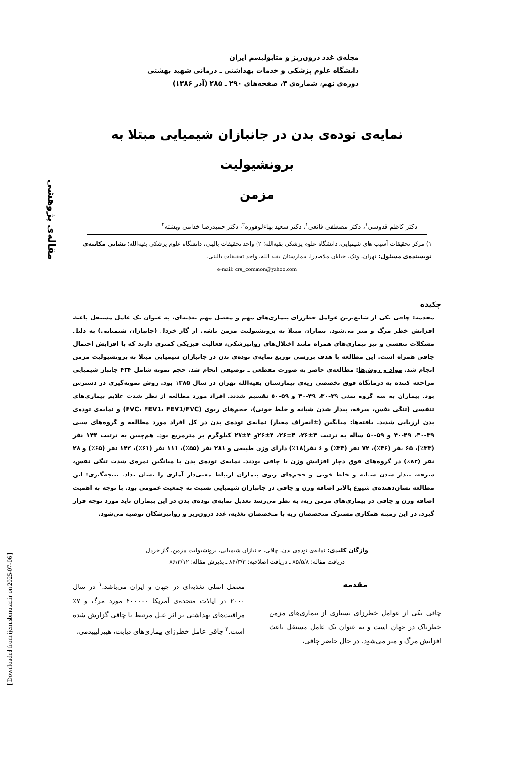مقاله‌ی پژوهشی
[ Downloaded from ijem.sbmu.ac.ir on 2025-07-06 ]
مجله‌ی غدد درون‌ریز و متابولیسم ایران
دانشگاه علوم پزشکی و خدمات بهداشتی ـ درمانی شهید بهشتی
دوره‌ی نهم، شماره‌ی ۳، صفحه‌های ۲۹۰ ـ ۲۸۵ (آذر ۱۳۸۶)
نمایه‌ی توده‌ی بدن در جانبازان شیمیایی مبتلا به برونشیولیت
مزمن
دکتر کاظم قدوسی<sup>۱</sup>، دکتر مصطفی قانعی<sup>۱</sup>، دکتر سعید بهاءلوهوره<sup>۲</sup>، دکتر حمیدرضا خدامی ویشته<sup>۲</sup>
۱) مرکز تحقیقات آسیب های شیمیایی، دانشگاه علوم پزشکی بقیه‌الله؛ ۲) واحد تحقیقات بالینی، دانشگاه علوم پزشکی بقیه‌الله؛ نشانی مکاتبه‌ی نویسنده‌ی مسئول: تهران، ونک، خیابان ملاصدرا، بیمارستان بقیه الله، واحد تحقیقات بالینی،
e-mail: cru_common@yahoo.com
چکیده
مقدمه: چاقی یکی از شایع‌ترین عوامل خطرزای بیماری‌های مهم و معضل مهم تغذیه‌ای، به عنوان یک عامل مستقل باعث افزایش خطر مرگ و میر می‌شود. بیماران مبتلا به برونشیولیت مزمن ناشی از گاز خردل (جانبازان شیمیایی) به دلیل مشکلات تنفسی و نیز بیماری‌های همراه مانند اختلال‌های روانپزشکی، فعالیت فیزیکی کمتری دارند که با افزایش احتمال چاقی همراه است. این مطالعه با هدف بررسی توزیع نمایه‌ی توده‌ی بدن در جانبازان شیمیایی مبتلا به برونشیولیت مزمن انجام شد. مواد و روش‌ها: مطالعه‌ی حاضر به صورت مقطعی ـ توصیفی انجام شد. حجم نمونه شامل ۴۳۴ جانباز شیمیایی مراجعه کننده به درمانگاه فوق تخصصی ریه‌ی بیمارستان بقیه‌الله تهران در سال ۱۳۸۵ بود. روش نمونه‌گیری در دسترس بود. بیماران به سه گروه سنی ۳۹-۳۰، ۴۹-۴۰ و ۵۹-۵۰ تقسیم شدند. افراد مورد مطالعه از نظر شدت علایم بیماری‌های تنفسی (تنگی نفس، سرفه، بیدار شدن شبانه و خلط خونی)، حجم‌های ریوی (FVC، FEV1، FEV1/FVC) و نمایه‌ی توده‌ی بدن ارزیابی شدند. یافته‌ها: میانگین (±انحراف معیار) نمایه‌ی توده‌ی بدن در کل افراد مورد مطالعه و گروه‌های سنی ۳۹-۳۰، ۴۹-۴۰ و ۵۹-۵۰ ساله به ترتیب ۴±۲۶، ۴±۲۶، ۴±۲۶و ۴±۲۷ کیلوگرم بر مترمربع بود. هم‌چنین به ترتیب ۱۴۳ نفر (۳۳٪)، ۶۵ نفر (۳۶٪)، ۷۲ نفر (۳۳٪) و ۶ نفر(۱۸٪) دارای وزن طبیعی و ۲۸۱ نفر (۵۵٪)، ۱۱۱ نفر (۶۱٪)، ۱۴۲ نفر (۶۵٪) و ۲۸ نفر (۸۲٪) در گروه‌های فوق دچار افزایش وزن یا چاقی بودند. نمایه‌ی توده‌ی بدن با میانگین نمره‌ی شدت تنگی نفس، سرفه، بیدار شدن شبانه و خلط خونی و حجم‌های ریوی بیماران ارتباط معنی‌دار آماری را نشان نداد. نتیجه‌گیری: این مطالعه نشان‌دهنده‌ی شیوع بالاتر اضافه وزن و چاقی در جانبازان شیمیایی نسبت به جمعیت عمومی بود. با توجه به اهمیت اضافه وزن و چاقی در بیماری‌های مزمن ریه، به نظر می‌رسد تعدیل نمایه‌ی توده‌ی بدن در این بیماران باید مورد توجه قرار گیرد. در این زمینه همکاری مشترک متخصصان ریه با متخصصان تغذیه، غدد درون‌ریز و روانپزشکان توصیه می‌شود.
واژگان کلیدی: نمایه‌ی توده‌ی بدن، چاقی، جانبازان شیمیایی، برونشیولیت مزمن، گاز خردل
دریافت مقاله: ۸۵/۵/۸ ـ دریافت اصلاحیه: ۸۶/۳/۳ ـ پذیرش مقاله: ۸۶/۳/۱۲
مقدمه
چاقی یکی از عوامل خطرزای بسیاری از بیماری‌های مزمن خطرناک در جهان است و به عنوان یک عامل مستقل باعث افزایش مرگ و میر می‌شود. در حال حاضر چاقی،
معضل اصلی تغذیه‌ای در جهان و ایران می‌باشد.<sup>۱</sup> در سال ۲۰۰۰ در ایالات متحده‌ی آمریکا ۴۰۰۰۰۰ مورد مرگ و ۷٪ مراقبت‌های بهداشتی بر اثر علل مرتبط با چاقی گزارش شده است.<sup>۲</sup> چاقی عامل خطرزای بیماری‌های دیابت، هیپرلیپیدمی،